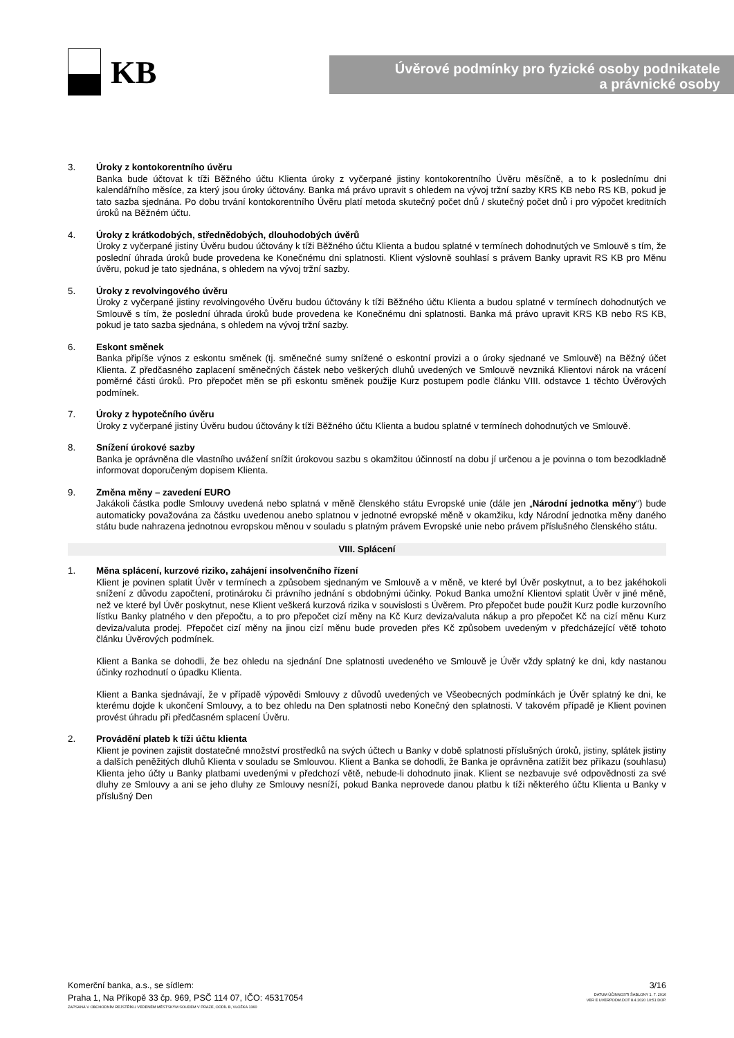KB
Úvěrové podmínky pro fyzické osoby podnikatele
a právnické osoby
3. Úroky z kontokorentního úvěru
Banka bude účtovat k tíži Běžného účtu Klienta úroky z vyčerpané jistiny kontokorentního Úvěru měsíčně, a to k poslednímu dni kalendářního měsíce, za který jsou úroky účtovány. Banka má právo upravit s ohledem na vývoj tržní sazby KRS KB nebo RS KB, pokud je tato sazba sjednána. Po dobu trvání kontokorentního Úvěru platí metoda skutečný počet dnů / skutečný počet dnů i pro výpočet kreditních úroků na Běžném účtu.
4. Úroky z krátkodobých, střednědobých, dlouhodobých úvěrů
Úroky z vyčerpané jistiny Úvěru budou účtovány k tíži Běžného účtu Klienta a budou splatné v termínech dohodnutých ve Smlouvě s tím, že poslední úhrada úroků bude provedena ke Konečnému dni splatnosti. Klient výslovně souhlasí s právem Banky upravit RS KB pro Měnu úvěru, pokud je tato sjednána, s ohledem na vývoj tržní sazby.
5. Úroky z revolvingového úvěru
Úroky z vyčerpané jistiny revolvingového Úvěru budou účtovány k tíži Běžného účtu Klienta a budou splatné v termínech dohodnutých ve Smlouvě s tím, že poslední úhrada úroků bude provedena ke Konečnému dni splatnosti. Banka má právo upravit KRS KB nebo RS KB, pokud je tato sazba sjednána, s ohledem na vývoj tržní sazby.
6. Eskont směnek
Banka připíše výnos z eskontu směnek (tj. směnečné sumy snížené o eskontní provizi a o úroky sjednané ve Smlouvě) na Běžný účet Klienta. Z předčasného zaplacení směnečných částek nebo veškerých dluhů uvedených ve Smlouvě nevzniká Klientovi nárok na vrácení poměrné části úroků. Pro přepočet měn se při eskontu směnek použije Kurz postupem podle článku VIII. odstavce 1 těchto Úvěrových podmínek.
7. Úroky z hypotečního úvěru
Úroky z vyčerpané jistiny Úvěru budou účtovány k tíži Běžného účtu Klienta a budou splatné v termínech dohodnutých ve Smlouvě.
8. Snížení úrokové sazby
Banka je oprávněna dle vlastního uvážení snížit úrokovou sazbu s okamžitou účinností na dobu jí určenou a je povinna o tom bezodkladně informovat doporučeným dopisem Klienta.
9. Změna měny – zavedení EURO
Jakákoli částka podle Smlouvy uvedená nebo splatná v měně členského státu Evropské unie (dále jen „Národní jednotka měny“) bude automaticky považována za částku uvedenou anebo splatnou v jednotné evropské měně v okamžiku, kdy Národní jednotka měny daného státu bude nahrazena jednotnou evropskou měnou v souladu s platným právem Evropské unie nebo právem příslušného členského státu.
VIII. Splácení
1. Měna splácení, kurzové riziko, zahájení insolvenčního řízení
Klient je povinen splatit Úvěr v termínech a způsobem sjednaným ve Smlouvě a v měně, ve které byl Úvěr poskytnut, a to bez jakéhokoli snížení z důvodu započtení, protinároku či právního jednání s obdobnými účinky. Pokud Banka umožní Klientovi splatit Úvěr v jiné měně, než ve které byl Úvěr poskytnut, nese Klient veškerá kurzová rizika v souvislosti s Úvěrem. Pro přepočet bude použit Kurz podle kurzovního lístku Banky platného v den přepočtu, a to pro přepočet cizí měny na Kč Kurz deviza/valuta nákup a pro přepočet Kč na cizí měnu Kurz deviza/valuta prodej. Přepočet cizí měny na jinou cizí měnu bude proveden přes Kč způsobem uvedeným v předcházející větě tohoto článku Úvěrových podmínek.
Klient a Banka se dohodli, že bez ohledu na sjednání Dne splatnosti uvedeného ve Smlouvě je Úvěr vždy splatný ke dni, kdy nastanou účinky rozhodnutí o úpadku Klienta.
Klient a Banka sjednávají, že v případě výpovědi Smlouvy z důvodů uvedených ve Všeobecných podmínkách je Úvěr splatný ke dni, ke kterému dojde k ukončení Smlouvy, a to bez ohledu na Den splatnosti nebo Konečný den splatnosti. V takovém případě je Klient povinen provést úhradu při předčasném splacení Úvěru.
2. Provádění plateb k tíži účtu klienta
Klient je povinen zajistit dostatečné množství prostředků na svých účtech u Banky v době splatnosti příslušných úroků, jistiny, splátek jistiny a dalších peněžitých dluhů Klienta v souladu se Smlouvou. Klient a Banka se dohodli, že Banka je oprávněna zatížit bez příkazu (souhlasu) Klienta jeho účty u Banky platbami uvedenými v předchozí větě, nebude-li dohodnuto jinak. Klient se nezbavuje své odpovědnosti za své dluhy ze Smlouvy a ani se jeho dluhy ze Smlouvy nesníží, pokud Banka neprovede danou platbu k tíži některého účtu Klienta u Banky v příslušný Den
Komerční banka, a.s., se sídlem:
Praha 1, Na Příkopě 33 čp. 969, PSČ 114 07, IČO: 45317054
ZAPSANÁ V OBCHODNÍM REJSTŘÍKU VEDENÉM MĚSTSKÝM SOUDEM V PRAZE, ODDÍL B, VLOŽKA 1360
3/16
DATUM ÚČINNOSTI ŠABLONY 1. 7. 2016
VER E UVERPODM.DOT 8.4.2020 10:51 DOP.